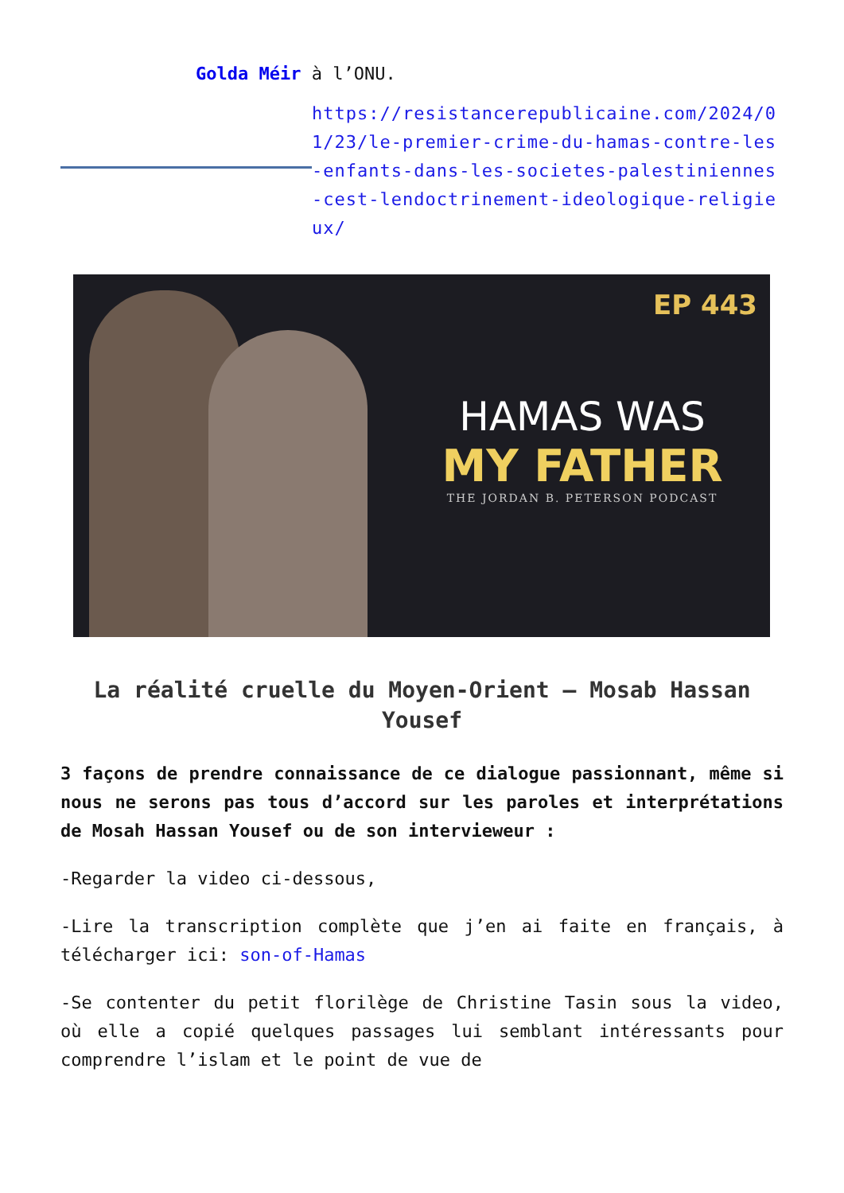Golda Méir à l’ONU.
https://resistancerepublicaine.com/2024/01/23/le-premier-crime-du-hamas-contre-les-enfants-dans-les-societes-palestiniennes-cest-lendoctrinement-ideologique-religieux/
EP 443
HAMAS WAS
MY FATHER
THE JORDAN B. PETERSON PODCAST
La réalité cruelle du Moyen-Orient – Mosab Hassan Yousef
3 façons de prendre connaissance de ce dialogue passionnant, même si nous ne serons pas tous d’accord sur les paroles et interprétations de Mosah Hassan Yousef ou de son intervieweur :
-Regarder la video ci-dessous,
-Lire la transcription complète que j’en ai faite en français, à télécharger ici: son-of-Hamas
-Se contenter du petit florilège de Christine Tasin sous la video, où elle a copié quelques passages lui semblant intéressants pour comprendre l’islam et le point de vue de